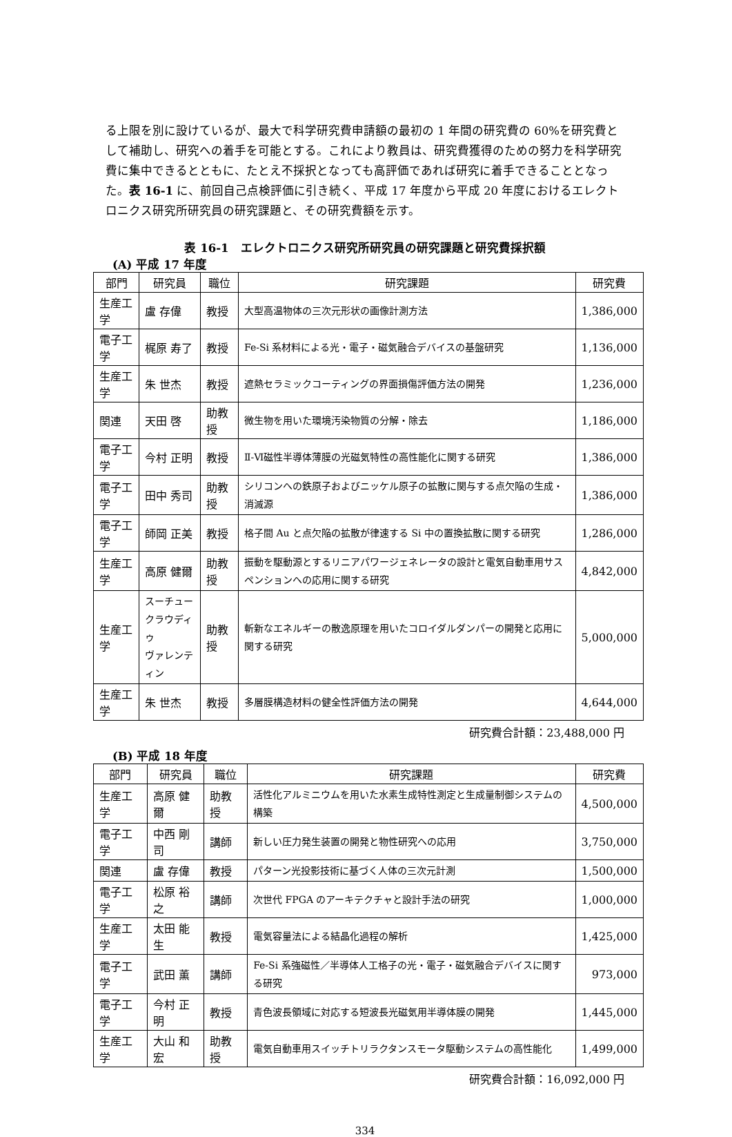る上限を別に設けているが、最大で科学研究費申請額の最初の 1 年間の研究費の 60%を研究費として補助し、研究への着手を可能とする。これにより教員は、研究費獲得のための努力を科学研究費に集中できるとともに、たとえ不採択となっても高評価であれば研究に着手できることとなった。表 16-1 に、前回自己点検評価に引き続く、平成 17 年度から平成 20 年度におけるエレクトロニクス研究所研究員の研究課題と、その研究費額を示す。
表 16-1　エレクトロニクス研究所研究員の研究課題と研究費採択額
(A) 平成 17 年度
| 部門 | 研究員 | 職位 | 研究課題 | 研究費 |
| --- | --- | --- | --- | --- |
| 生産工学 | 盧 存偉 | 教授 | 大型高温物体の三次元形状の画像計測方法 | 1,386,000 |
| 電子工学 | 梶原 寿了 | 教授 | Fe-Si 系材料による光・電子・磁気融合デバイスの基盤研究 | 1,136,000 |
| 生産工学 | 朱 世杰 | 教授 | 遮熱セラミックコーティングの界面損傷評価方法の開発 | 1,236,000 |
| 関連 | 天田 啓 | 助教授 | 微生物を用いた環境汚染物質の分解・除去 | 1,186,000 |
| 電子工学 | 今村 正明 | 教授 | Ⅱ-Ⅵ磁性半導体薄膜の光磁気特性の高性能化に関する研究 | 1,386,000 |
| 電子工学 | 田中 秀司 | 助教授 | シリコンへの鉄原子およびニッケル原子の拡散に関与する点欠陥の生成・消滅源 | 1,386,000 |
| 電子工学 | 師岡 正美 | 教授 | 格子間 Au と点欠陥の拡散が律速する Si 中の置換拡散に関する研究 | 1,286,000 |
| 生産工学 | 高原 健爾 | 助教授 | 振動を駆動源とするリニアパワージェネレータの設計と電気自動車用サスペンションへの応用に関する研究 | 4,842,000 |
| 生産工学 | スーチュー クラウディゥ ヴァレンティン | 助教授 | 斬新なエネルギーの散逸原理を用いたコロイダルダンパーの開発と応用に関する研究 | 5,000,000 |
| 生産工学 | 朱 世杰 | 教授 | 多層膜構造材料の健全性評価方法の開発 | 4,644,000 |
研究費合計額：23,488,000 円
(B) 平成 18 年度
| 部門 | 研究員 | 職位 | 研究課題 | 研究費 |
| --- | --- | --- | --- | --- |
| 生産工学 | 高原 健爾 | 助教授 | 活性化アルミニウムを用いた水素生成特性測定と生成量制御システムの構築 | 4,500,000 |
| 電子工学 | 中西 剛司 | 講師 | 新しい圧力発生装置の開発と物性研究への応用 | 3,750,000 |
| 関連 | 盧 存偉 | 教授 | パターン光投影技術に基づく人体の三次元計測 | 1,500,000 |
| 電子工学 | 松原 裕之 | 講師 | 次世代 FPGA のアーキテクチャと設計手法の研究 | 1,000,000 |
| 生産工学 | 太田 能生 | 教授 | 電気容量法による結晶化過程の解析 | 1,425,000 |
| 電子工学 | 武田 薫 | 講師 | Fe-Si 系強磁性／半導体人工格子の光・電子・磁気融合デバイスに関する研究 | 973,000 |
| 電子工学 | 今村 正明 | 教授 | 青色波長領域に対応する短波長光磁気用半導体膜の開発 | 1,445,000 |
| 生産工学 | 大山 和宏 | 助教授 | 電気自動車用スイッチトリラクタンスモータ駆動システムの高性能化 | 1,499,000 |
研究費合計額：16,092,000 円
334